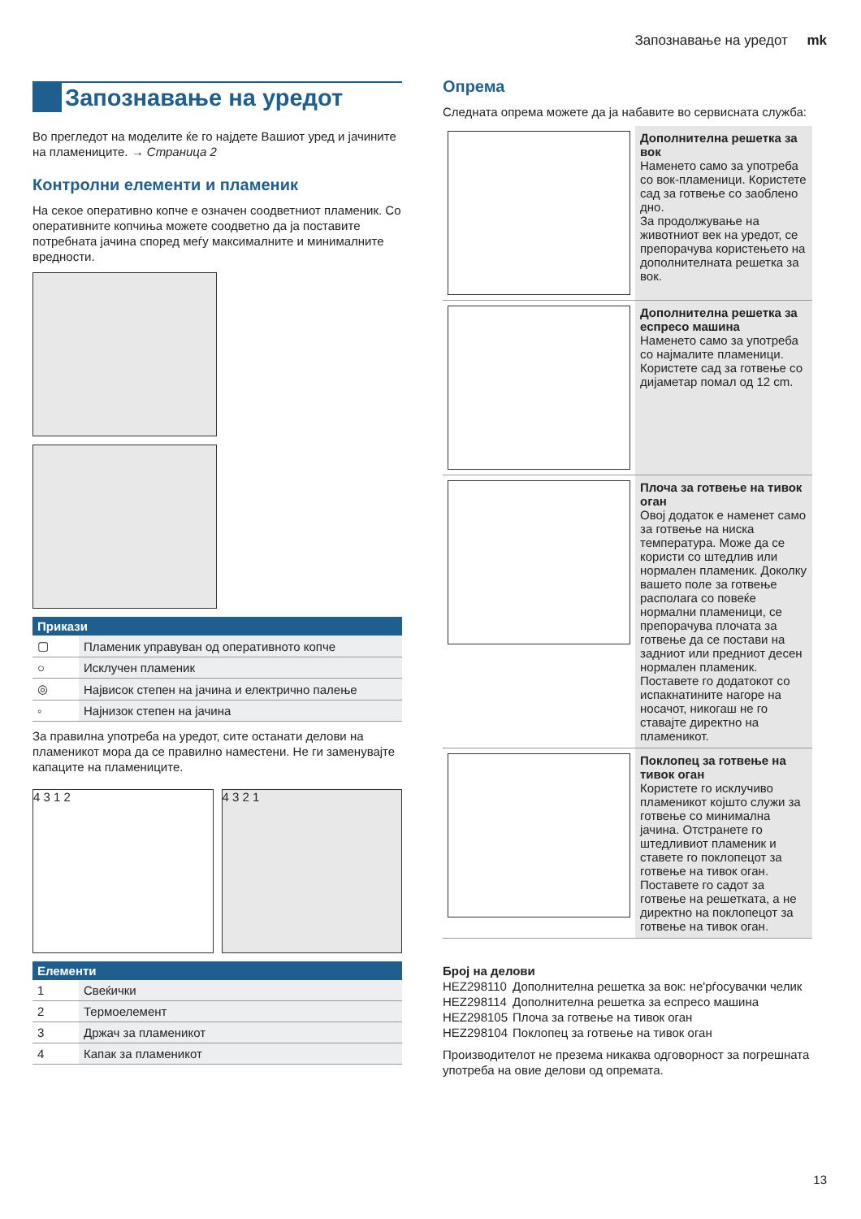Запознавање на уредот mk
Запознавање на уредот
Во прегледот на моделите ќе го најдете Вашиот уред и јачините на пламениците. → Страница 2
Контролни елементи и пламеник
На секое оперативно копче е означен соодветниот пламеник. Со оперативните копчиња можете соодветно да ја поставите потребната јачина според меѓу максималните и минималните вредности.
| Прикази | |
| --- | --- |
| ▢ | Пламеник управуван од оперативното копче |
| ○ | Исклучен пламеник |
| ◎ | Највисок степен на јачина и електрично палење |
| ◦ | Најнизок степен на јачина |
За правилна употреба на уредот, сите останати делови на пламеникот мора да се правилно наместени. Не ги заменувајте капаците на пламениците.
4 3 1 2 4 3 2 1
| Елементи | |
| --- | --- |
| 1 | Свеќички |
| 2 | Термоелемент |
| 3 | Држач за пламеникот |
| 4 | Капак за пламеникот |
Опрема
Следната опрема можете да ја набавите во сервисната служба:
| | Дополнителна решетка за вок Наменето само за употреба со вок-пламеници. Користете сад за готвење со заоблено дно. За продолжување на животниот век на уредот, се препорачува користењето на дополнителната решетка за вок. |
| | Дополнителна решетка за еспресо машина Наменето само за употреба со најмалите пламеници. Користете сад за готвење со дијаметар помал од 12 cm. |
| | Плоча за готвење на тивок оган Овој додаток е наменет само за готвење на ниска температура. Може да се користи со штедлив или нормален пламеник. Доколку вашето поле за готвење располага со повеќе нормални пламеници, се препорачува плочата за готвење да се постави на задниот или предниот десен нормален пламеник. Поставете го додатокот со испакнатините нагоре на носачот, никогаш не го ставајте директно на пламеникот. |
| | Поклопец за готвење на тивок оган Користете го исклучиво пламеникот којшто служи за готвење со минимална јачина. Отстранете го штедливиот пламеник и ставете го поклопецот за готвење на тивок оган. Поставете го садот за готвење на решетката, а не директно на поклопецот за готвење на тивок оган. |
Број на делови
| HEZ298110 | Дополнителна решетка за вок: не'рѓосувачки челик |
| HEZ298114 | Дополнителна решетка за еспресо машина |
| HEZ298105 | Плоча за готвење на тивок оган |
| HEZ298104 | Поклопец за готвење на тивок оган |
Производителот не презема никаква одговорност за погрешната употреба на овие делови од опремата.
13